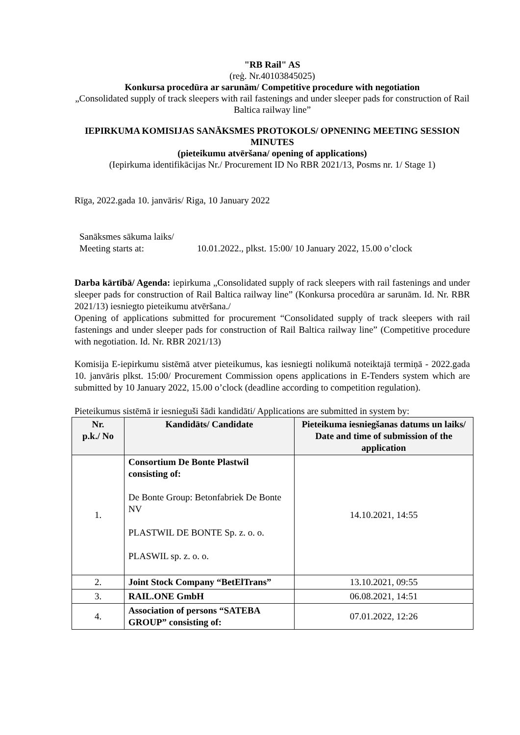"RB Rail" AS
(reģ. Nr.40103845025)
Konkursa procedūra ar sarunām/ Competitive procedure with negotiation
„Consolidated supply of track sleepers with rail fastenings and under sleeper pads for construction of Rail Baltica railway line”
IEPIRKUMA KOMISIJAS SANĀKSMES PROTOKOLS/ OPNENING MEETING SESSION MINUTES
(pieteikumu atvēršana/ opening of applications)
(Iepirkuma identifikācijas Nr./ Procurement ID No RBR 2021/13, Posms nr. 1/ Stage 1)
Rīga, 2022.gada 10. janvāris/ Riga, 10 January 2022
Sanāksmes sākuma laiks/
Meeting starts at:
10.01.2022., plkst. 15:00/ 10 January 2022, 15.00 o’clock
Darba kārtībā/ Agenda: iepirkuma „Consolidated supply of rack sleepers with rail fastenings and under sleeper pads for construction of Rail Baltica railway line” (Konkursa procedūra ar sarunām. Id. Nr. RBR 2021/13) iesniegto pieteikumu atvēršana./
Opening of applications submitted for procurement “Consolidated supply of track sleepers with rail fastenings and under sleeper pads for construction of Rail Baltica railway line” (Competitive procedure with negotiation. Id. Nr. RBR 2021/13)
Komisija E-iepirkumu sistēmā atver pieteikumus, kas iesniegti nolikumā noteiktajā termiņā - 2022.gada 10. janvāris plkst. 15:00/ Procurement Commission opens applications in E-Tenders system which are submitted by 10 January 2022, 15.00 o’clock (deadline according to competition regulation).
Pieteikumus sistēmā ir iesnieguši šādi kandidāti/ Applications are submitted in system by:
| Nr. p.k./ No | Kandidāts/ Candidate | Pieteikuma iesniegšanas datums un laiks/ Date and time of submission of the application |
| --- | --- | --- |
| 1. | Consortium De Bonte Plastwil consisting of: De Bonte Group: Betonfabriek De Bonte NV PLASTWIL DE BONTE Sp. z. o. o. PLASWIL sp. z. o. o. | 14.10.2021, 14:55 |
| 2. | Joint Stock Company “BetElTrans” | 13.10.2021, 09:55 |
| 3. | RAIL.ONE GmbH | 06.08.2021, 14:51 |
| 4. | Association of persons “SATEBA GROUP” consisting of: | 07.01.2022, 12:26 |